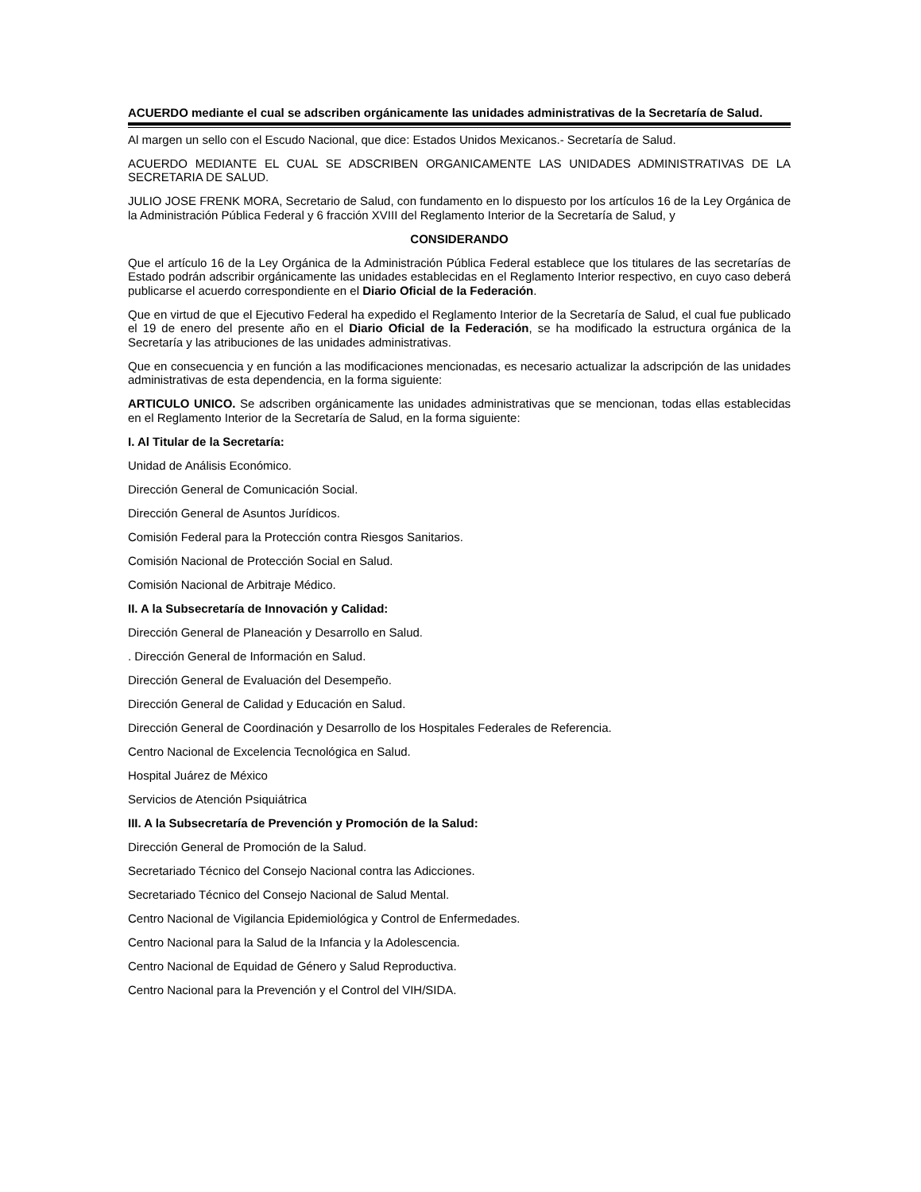ACUERDO mediante el cual se adscriben orgánicamente las unidades administrativas de la Secretaría de Salud.
Al margen un sello con el Escudo Nacional, que dice: Estados Unidos Mexicanos.- Secretaría de Salud.
ACUERDO MEDIANTE EL CUAL SE ADSCRIBEN ORGANICAMENTE LAS UNIDADES ADMINISTRATIVAS DE LA SECRETARIA DE SALUD.
JULIO JOSE FRENK MORA, Secretario de Salud, con fundamento en lo dispuesto por los artículos 16 de la Ley Orgánica de la Administración Pública Federal y 6 fracción XVIII del Reglamento Interior de la Secretaría de Salud, y
CONSIDERANDO
Que el artículo 16 de la Ley Orgánica de la Administración Pública Federal establece que los titulares de las secretarías de Estado podrán adscribir orgánicamente las unidades establecidas en el Reglamento Interior respectivo, en cuyo caso deberá publicarse el acuerdo correspondiente en el Diario Oficial de la Federación.
Que en virtud de que el Ejecutivo Federal ha expedido el Reglamento Interior de la Secretaría de Salud, el cual fue publicado el 19 de enero del presente año en el Diario Oficial de la Federación, se ha modificado la estructura orgánica de la Secretaría y las atribuciones de las unidades administrativas.
Que en consecuencia y en función a las modificaciones mencionadas, es necesario actualizar la adscripción de las unidades administrativas de esta dependencia, en la forma siguiente:
ARTICULO UNICO. Se adscriben orgánicamente las unidades administrativas que se mencionan, todas ellas establecidas en el Reglamento Interior de la Secretaría de Salud, en la forma siguiente:
I. Al Titular de la Secretaría:
Unidad de Análisis Económico.
Dirección General de Comunicación Social.
Dirección General de Asuntos Jurídicos.
Comisión Federal para la Protección contra Riesgos Sanitarios.
Comisión Nacional de Protección Social en Salud.
Comisión Nacional de Arbitraje Médico.
II. A la Subsecretaría de Innovación y Calidad:
Dirección General de Planeación y Desarrollo en Salud.
. Dirección General de Información en Salud.
Dirección General de Evaluación del Desempeño.
Dirección General de Calidad y Educación en Salud.
Dirección General de Coordinación y Desarrollo de los Hospitales Federales de Referencia.
Centro Nacional de Excelencia Tecnológica en Salud.
Hospital Juárez de México
Servicios de Atención Psiquiátrica
III. A la Subsecretaría de Prevención y Promoción de la Salud:
Dirección General de Promoción de la Salud.
Secretariado Técnico del Consejo Nacional contra las Adicciones.
Secretariado Técnico del Consejo Nacional de Salud Mental.
Centro Nacional de Vigilancia Epidemiológica y Control de Enfermedades.
Centro Nacional para la Salud de la Infancia y la Adolescencia.
Centro Nacional de Equidad de Género y Salud Reproductiva.
Centro Nacional para la Prevención y el Control del VIH/SIDA.